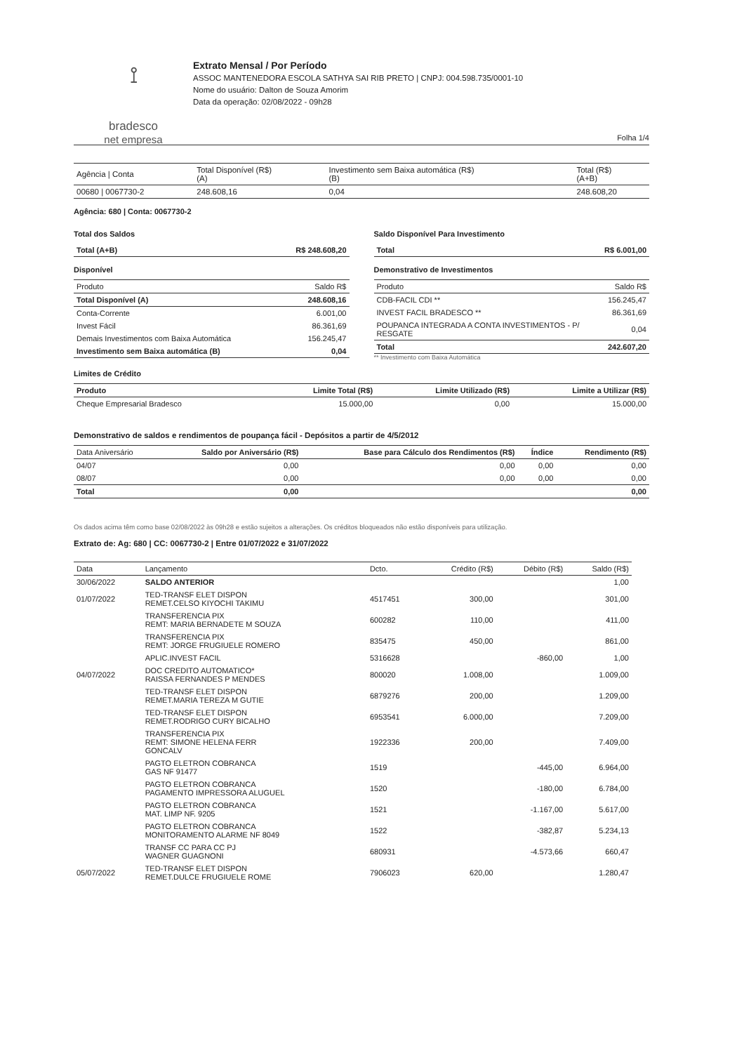⟟
bradesco
net empresa
Extrato Mensal / Por Período
ASSOC MANTENEDORA ESCOLA SATHYA SAI RIB PRETO | CNPJ: 004.598.735/0001-10
Nome do usuário: Dalton de Souza Amorim
Data da operação: 02/08/2022 - 09h28
Folha 1/4
| Agência / Conta | Total Disponível (R$) (A) | Investimento sem Baixa automática (R$) (B) | Total (R$) (A+B) |
| --- | --- | --- | --- |
| 00680 / 0067730-2 | 248.608,16 | 0,04 | 248.608,20 |
Agência: 680 | Conta: 0067730-2
Total dos Saldos
| Total (A+B) | R$ 248.608,20 |
Disponível
| Produto | Saldo R$ |
| --- | --- |
| Total Disponível (A) | 248.608,16 |
| Conta-Corrente | 6.001,00 |
| Invest Fácil | 86.361,69 |
| Demais Investimentos com Baixa Automática | 156.245,47 |
| Investimento sem Baixa automática (B) | 0,04 |
Saldo Disponível Para Investimento
| Total | R$ 6.001,00 |
Demonstrativo de Investimentos
| Produto | Saldo R$ |
| --- | --- |
| CDB-FACIL CDI ** | 156.245,47 |
| INVEST FACIL BRADESCO ** | 86.361,69 |
| POUPANCA INTEGRADA A CONTA INVESTIMENTOS - P/ RESGATE | 0,04 |
| Total | 242.607,20 |
** Investimento com Baixa Automática
Limites de Crédito
| Produto | Limite Total (R$) | Limite Utilizado (R$) | Limite a Utilizar (R$) |
| --- | --- | --- | --- |
| Cheque Empresarial Bradesco | 15.000,00 | 0,00 | 15.000,00 |
Demonstrativo de saldos e rendimentos de poupança fácil - Depósitos a partir de 4/5/2012
| Data Aniversário | Saldo por Aniversário (R$) | Base para Cálculo dos Rendimentos (R$) | Índice | Rendimento (R$) |
| --- | --- | --- | --- | --- |
| 04/07 | 0,00 | 0,00 | 0,00 | 0,00 |
| 08/07 | 0,00 | 0,00 | 0,00 | 0,00 |
| Total | 0,00 | | | 0,00 |
Os dados acima têm como base 02/08/2022 às 09h28 e estão sujeitos a alterações. Os créditos bloqueados não estão disponíveis para utilização.
Extrato de: Ag: 680 | CC: 0067730-2 | Entre 01/07/2022 e 31/07/2022
| Data | Lançamento | Dcto. | Crédito (R$) | Débito (R$) | Saldo (R$) |
| --- | --- | --- | --- | --- | --- |
| 30/06/2022 | SALDO ANTERIOR | | | | 1,00 |
| 01/07/2022 | TED-TRANSF ELET DISPON REMET.CELSO KIYOCHI TAKIMU | 4517451 | 300,00 | | 301,00 |
| | TRANSFERENCIA PIX REMT: MARIA BERNADETE M SOUZA | 600282 | 110,00 | | 411,00 |
| | TRANSFERENCIA PIX REMT: JORGE FRUGIUELE ROMERO | 835475 | 450,00 | | 861,00 |
| | APLIC.INVEST FACIL | 5316628 | | -860,00 | 1,00 |
| 04/07/2022 | DOC CREDITO AUTOMATICO* RAISSA FERNANDES P MENDES | 800020 | 1.008,00 | | 1.009,00 |
| | TED-TRANSF ELET DISPON REMET.MARIA TEREZA M GUTIE | 6879276 | 200,00 | | 1.209,00 |
| | TED-TRANSF ELET DISPON REMET.RODRIGO CURY BICALHO | 6953541 | 6.000,00 | | 7.209,00 |
| | TRANSFERENCIA PIX REMT: SIMONE HELENA FERR GONCALV | 1922336 | 200,00 | | 7.409,00 |
| | PAGTO ELETRON COBRANCA GAS NF 91477 | 1519 | | -445,00 | 6.964,00 |
| | PAGTO ELETRON COBRANCA PAGAMENTO IMPRESSORA ALUGUEL | 1520 | | -180,00 | 6.784,00 |
| | PAGTO ELETRON COBRANCA MAT. LIMP NF. 9205 | 1521 | | -1.167,00 | 5.617,00 |
| | PAGTO ELETRON COBRANCA MONITORAMENTO ALARME NF 8049 | 1522 | | -382,87 | 5.234,13 |
| | TRANSF CC PARA CC PJ WAGNER GUAGNONI | 680931 | | -4.573,66 | 660,47 |
| 05/07/2022 | TED-TRANSF ELET DISPON REMET.DULCE FRUGIUELE ROME | 7906023 | 620,00 | | 1.280,47 |